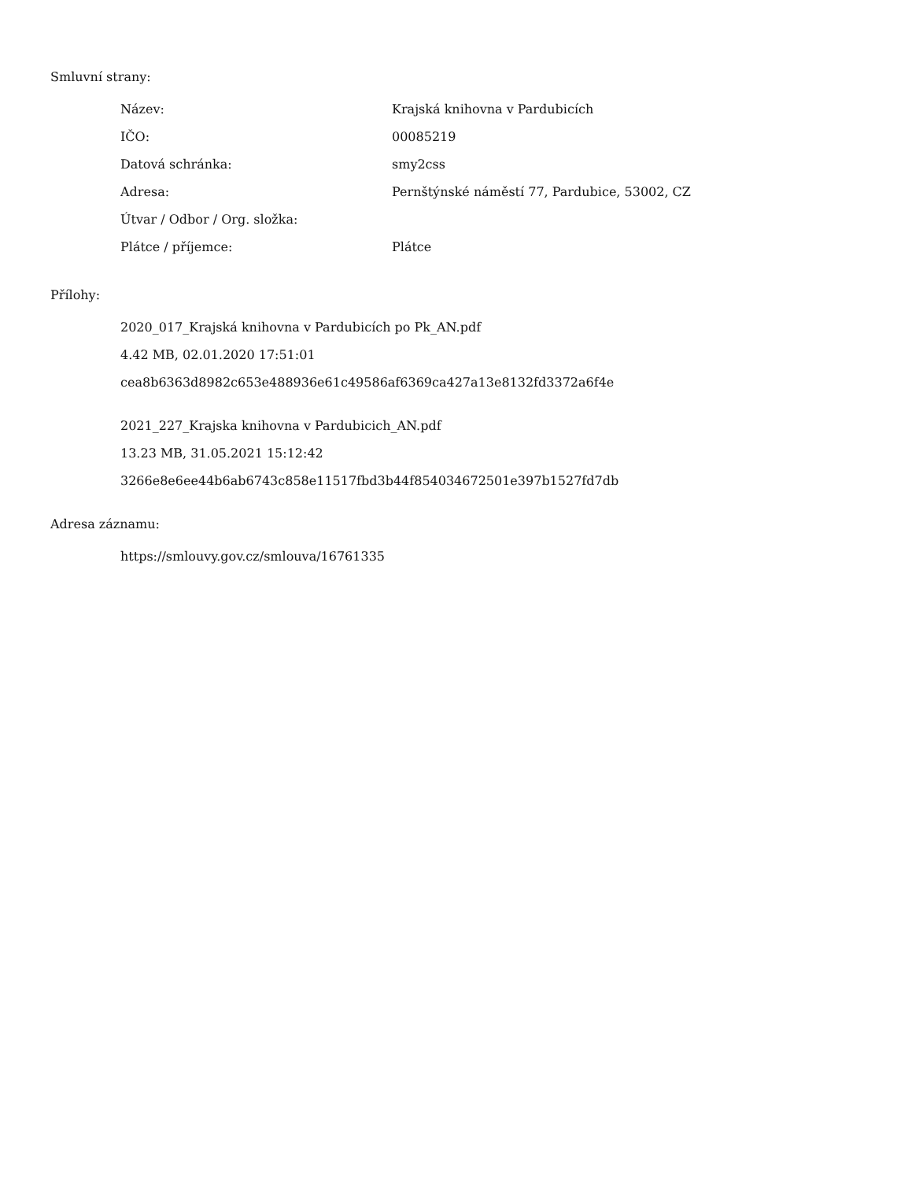Smluvní strany:
| Název: | Krajská knihovna v Pardubicích |
| IČO: | 00085219 |
| Datová schránka: | smy2css |
| Adresa: | Pernštýnské náměstí 77, Pardubice, 53002, CZ |
| Útvar / Odbor / Org. složka: | |
| Plátce / příjemce: | Plátce |
Přílohy:
2020_017_Krajská knihovna v Pardubicích po Pk_AN.pdf
4.42 MB, 02.01.2020 17:51:01
cea8b6363d8982c653e488936e61c49586af6369ca427a13e8132fd3372a6f4e
2021_227_Krajska knihovna v Pardubicich_AN.pdf
13.23 MB, 31.05.2021 15:12:42
3266e8e6ee44b6ab6743c858e11517fbd3b44f854034672501e397b1527fd7db
Adresa záznamu:
https://smlouvy.gov.cz/smlouva/16761335